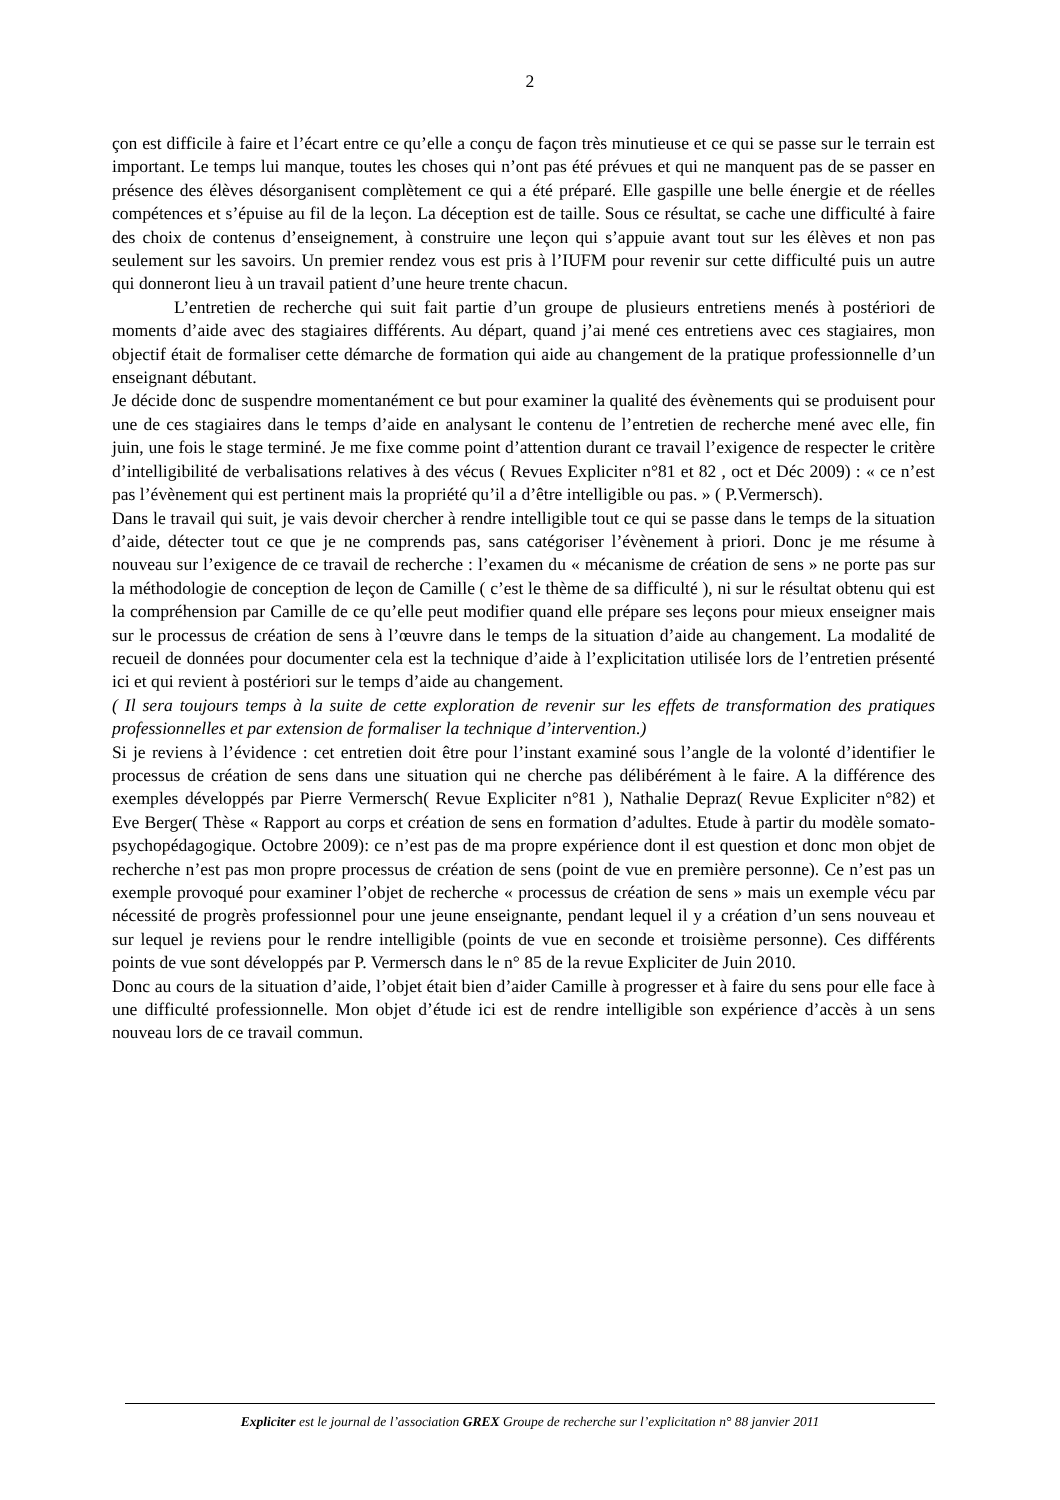2
çon est difficile à faire et l’écart entre ce qu’elle a conçu de façon très minutieuse et ce qui se passe sur le terrain est important. Le temps lui manque, toutes les choses qui n’ont pas été prévues et qui ne manquent pas de se passer en présence des élèves désorganisent complètement ce qui a été préparé. Elle gaspille une belle énergie et de réelles compétences et s’épuise au fil de la leçon. La déception est de taille. Sous ce résultat, se cache une difficulté à faire des choix de contenus d’enseignement, à construire une leçon qui s’appuie avant tout sur les élèves et non pas seulement sur les savoirs. Un premier rendez vous est pris à l’IUFM pour revenir sur cette difficulté puis un autre qui donneront lieu à un travail patient d’une heure trente chacun.
L’entretien de recherche qui suit fait partie d’un groupe de plusieurs entretiens menés à postériori de moments d’aide avec des stagiaires différents. Au départ, quand j’ai mené ces entretiens avec ces stagiaires, mon objectif était de formaliser cette démarche de formation qui aide au changement de la pratique professionnelle d’un enseignant débutant.
Je décide donc de suspendre momentanément ce but pour examiner la qualité des évènements qui se produisent pour une de ces stagiaires dans le temps d’aide en analysant le contenu de l’entretien de recherche mené avec elle, fin juin, une fois le stage terminé. Je me fixe comme point d’attention durant ce travail l’exigence de respecter le critère d’intelligibilité de verbalisations relatives à des vécus ( Revues Expliciter n°81 et 82 , oct et Déc 2009) : « ce n’est pas l’évènement qui est pertinent mais la propriété qu’il a d’être intelligible ou pas. » ( P.Vermersch).
Dans le travail qui suit, je vais devoir chercher à rendre intelligible tout ce qui se passe dans le temps de la situation d’aide, détecter tout ce que je ne comprends pas, sans catégoriser l’évènement à priori. Donc je me résume à nouveau sur l’exigence de ce travail de recherche : l’examen du « mécanisme de création de sens » ne porte pas sur la méthodologie de conception de leçon de Camille ( c’est le thème de sa difficulté ), ni sur le résultat obtenu qui est la compréhension par Camille de ce qu’elle peut modifier quand elle prépare ses leçons pour mieux enseigner mais sur le processus de création de sens à l’œuvre dans le temps de la situation d’aide au changement. La modalité de recueil de données pour documenter cela est la technique d’aide à l’explicitation utilisée lors de l’entretien présenté ici et qui revient à postériori sur le temps d’aide au changement.
( Il sera toujours temps à la suite de cette exploration de revenir sur les effets de transformation des pratiques professionnelles et par extension de formaliser la technique d’intervention.)
Si je reviens à l’évidence : cet entretien doit être pour l’instant examiné sous l’angle de la volonté d’identifier le processus de création de sens dans une situation qui ne cherche pas délibérément à le faire. A la différence des exemples développés par Pierre Vermersch( Revue Expliciter n°81 ), Nathalie Depraz( Revue Expliciter n°82) et Eve Berger( Thèse « Rapport au corps et création de sens en formation d’adultes. Etude à partir du modèle somato-psychopédagogique. Octobre 2009): ce n’est pas de ma propre expérience dont il est question et donc mon objet de recherche n’est pas mon propre processus de création de sens (point de vue en première personne). Ce n’est pas un exemple provoqué pour examiner l’objet de recherche « processus de création de sens » mais un exemple vécu par nécessité de progrès professionnel pour une jeune enseignante, pendant lequel il y a création d’un sens nouveau et sur lequel je reviens pour le rendre intelligible (points de vue en seconde et troisième personne). Ces différents points de vue sont développés par P. Vermersch dans le n° 85 de la revue Expliciter de Juin 2010.
Donc au cours de la situation d’aide, l’objet était bien d’aider Camille à progresser et à faire du sens pour elle face à une difficulté professionnelle. Mon objet d’étude ici est de rendre intelligible son expérience d’accès à un sens nouveau lors de ce travail commun.
Expliciter est le journal de l’association GREX Groupe de recherche sur l’explicitation n° 88 janvier 2011